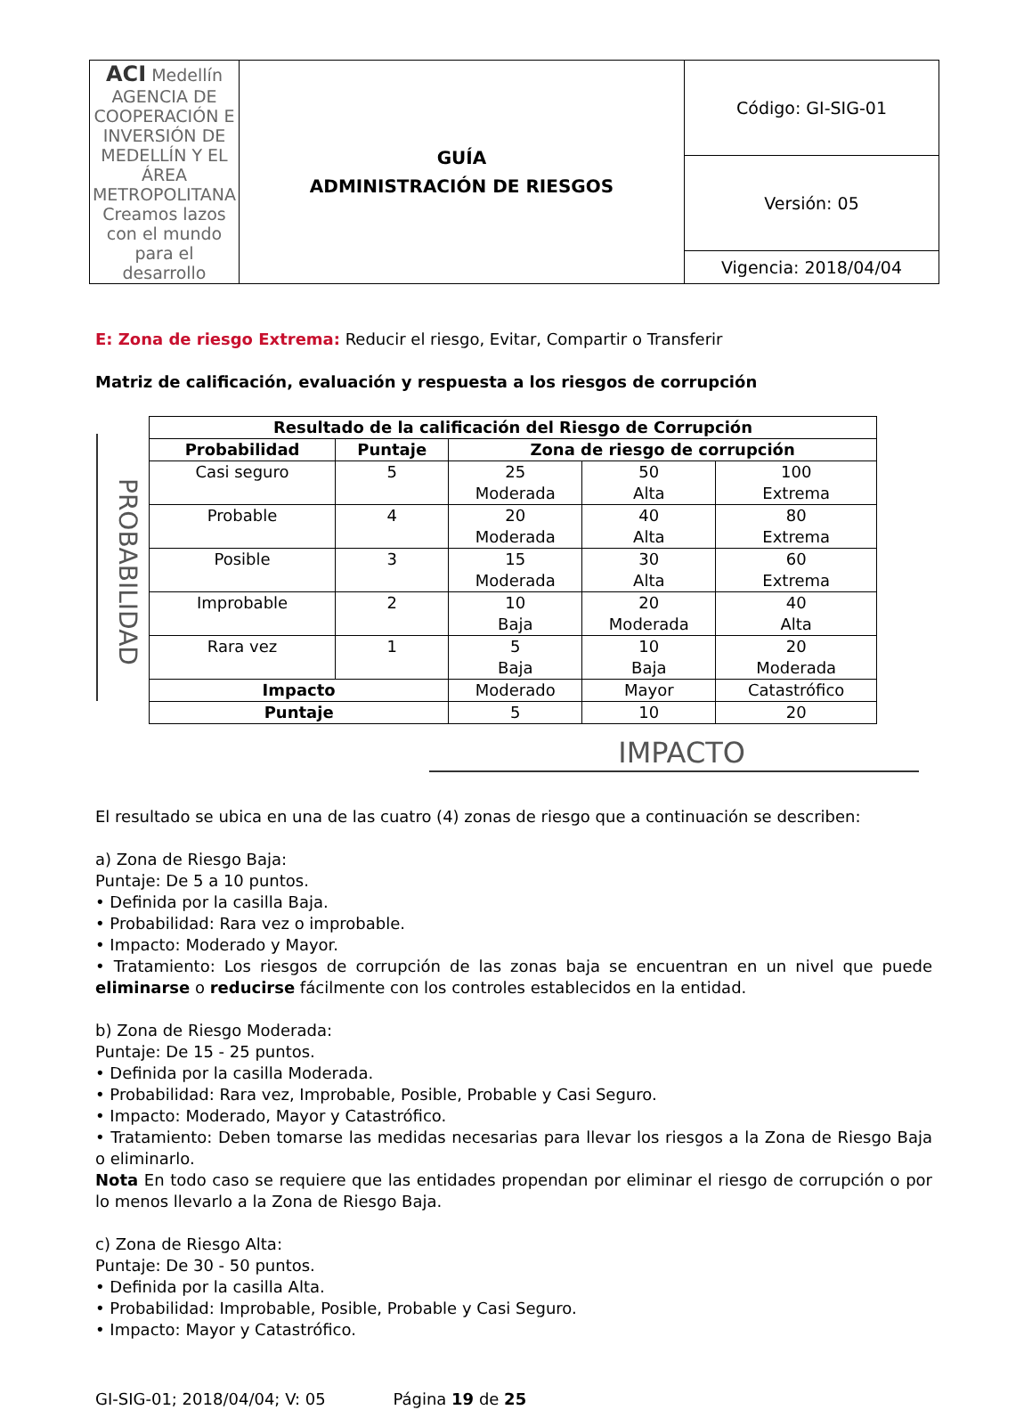| ACI Medellín AGENCIA DE COOPERACIÓN E INVERSIÓN DE MEDELLÍN Y EL ÁREA METROPOLITANA Creamos lazos con el mundo para el desarrollo | GUÍA ADMINISTRACIÓN DE RIESGOS | Código: GI-SIG-01 |
| | | Versión: 05 |
| | | Vigencia: 2018/04/04 |
E: Zona de riesgo Extrema: Reducir el riesgo, Evitar, Compartir o Transferir
Matriz de calificación, evaluación y respuesta a los riesgos de corrupción
PROBABILIDAD
| Resultado de la calificación del Riesgo de Corrupción | | | | |
| --- | --- | --- | --- | --- |
| Probabilidad | Puntaje | Zona de riesgo de corrupción | | |
| Casi seguro | 5 | 25 Moderada | 50 Alta | 100 Extrema |
| Probable | 4 | 20 Moderada | 40 Alta | 80 Extrema |
| Posible | 3 | 15 Moderada | 30 Alta | 60 Extrema |
| Improbable | 2 | 10 Baja | 20 Moderada | 40 Alta |
| Rara vez | 1 | 5 Baja | 10 Baja | 20 Moderada |
| Impacto | | Moderado | Mayor | Catastrófico |
| Puntaje | | 5 | 10 | 20 |
IMPACTO
El resultado se ubica en una de las cuatro (4) zonas de riesgo que a continuación se describen:
a) Zona de Riesgo Baja:
Puntaje: De 5 a 10 puntos.
• Definida por la casilla Baja.
• Probabilidad: Rara vez o improbable.
• Impacto: Moderado y Mayor.
• Tratamiento: Los riesgos de corrupción de las zonas baja se encuentran en un nivel que puede eliminarse o reducirse fácilmente con los controles establecidos en la entidad.
b) Zona de Riesgo Moderada:
Puntaje: De 15 - 25 puntos.
• Definida por la casilla Moderada.
• Probabilidad: Rara vez, Improbable, Posible, Probable y Casi Seguro.
• Impacto: Moderado, Mayor y Catastrófico.
• Tratamiento: Deben tomarse las medidas necesarias para llevar los riesgos a la Zona de Riesgo Baja o eliminarlo.
Nota En todo caso se requiere que las entidades propendan por eliminar el riesgo de corrupción o por lo menos llevarlo a la Zona de Riesgo Baja.
c) Zona de Riesgo Alta:
Puntaje: De 30 - 50 puntos.
• Definida por la casilla Alta.
• Probabilidad: Improbable, Posible, Probable y Casi Seguro.
• Impacto: Mayor y Catastrófico.
GI-SIG-01; 2018/04/04; V: 05 Página 19 de 25